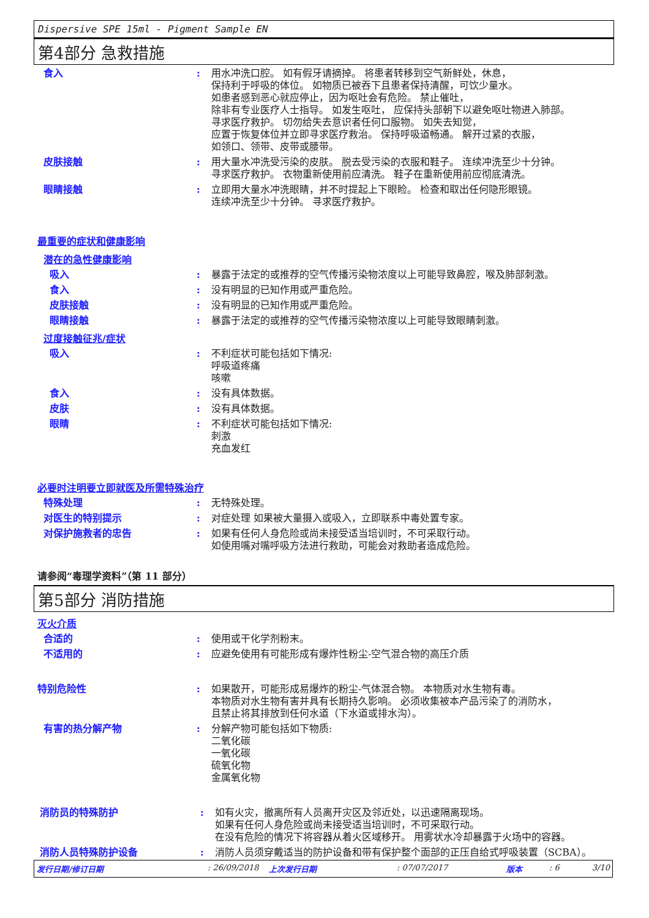Dispersive SPE 15ml - Pigment Sample EN
第4部分 急救措施
食入 : 用水冲洗口腔。 如有假牙请摘掉。 将患者转移到空气新鲜处，休息，
保持利于呼吸的体位。 如物质已被吞下且患者保持清醒，可饮少量水。
如患者感到恶心就应停止，因为呕吐会有危险。 禁止催吐，
除非有专业医疗人士指导。 如发生呕吐， 应保持头部朝下以避免呕吐物进入肺部。
寻求医疗救护。 切勿给失去意识者任何口服物。 如失去知觉，
应置于恢复体位并立即寻求医疗救治。 保持呼吸道畅通。 解开过紧的衣服，
如领口、领带、皮带或腰带。
皮肤接触 : 用大量水冲洗受污染的皮肤。 脱去受污染的衣服和鞋子。 连续冲洗至少十分钟。
寻求医疗救护。 衣物重新使用前应清洗。 鞋子在重新使用前应彻底清洗。
眼睛接触 : 立即用大量水冲洗眼睛，并不时提起上下眼睑。 检查和取出任何隐形眼镜。
连续冲洗至少十分钟。 寻求医疗救护。
最重要的症状和健康影响
潜在的急性健康影响
吸入 : 暴露于法定的或推荐的空气传播污染物浓度以上可能导致鼻腔，喉及肺部刺激。
食入 : 没有明显的已知作用或严重危险。
皮肤接触 : 没有明显的已知作用或严重危险。
眼睛接触 : 暴露于法定的或推荐的空气传播污染物浓度以上可能导致眼睛刺激。
过度接触征兆/症状
吸入 : 不利症状可能包括如下情况:
呼吸道疼痛
咳嗽
食入 : 没有具体数据。
皮肤 : 没有具体数据。
眼睛 : 不利症状可能包括如下情况:
刺激
充血发红
必要时注明要立即就医及所需特殊治疗
特殊处理 : 无特殊处理。
对医生的特别提示 : 对症处理 如果被大量摄入或吸入，立即联系中毒处置专家。
对保护施救者的忠告 : 如果有任何人身危险或尚未接受适当培训时，不可采取行动。
如使用嘴对嘴呼吸方法进行救助，可能会对救助者造成危险。
请参阅“毒理学资料”（第 11 部分）
第5部分 消防措施
灭火介质
合适的 : 使用或干化学剂粉末。
不适用的 : 应避免使用有可能形成有爆炸性粉尘-空气混合物的高压介质
特别危险性 : 如果散开，可能形成易爆炸的粉尘-气体混合物。 本物质对水生物有毒。
本物质对水生物有害并具有长期持久影响。 必须收集被本产品污染了的消防水，
且禁止将其排放到任何水道（下水道或排水沟）。
有害的热分解产物 : 分解产物可能包括如下物质:
二氧化碳
一氧化碳
硫氧化物
金属氧化物
消防员的特殊防护 : 如有火灾，撤离所有人员离开灾区及邻近处，以迅速隔离现场。
如果有任何人身危险或尚未接受适当培训时，不可采取行动。
在没有危险的情况下将容器从着火区域移开。 用雾状水冷却暴露于火场中的容器。
消防人员特殊防护设备 : 消防人员须穿戴适当的防护设备和带有保护整个面部的正压自给式呼吸装置（SCBA）。
发行日期/修订日期: 26/09/2018 上次发行日期: 07/07/2017 版本: 6 3/10